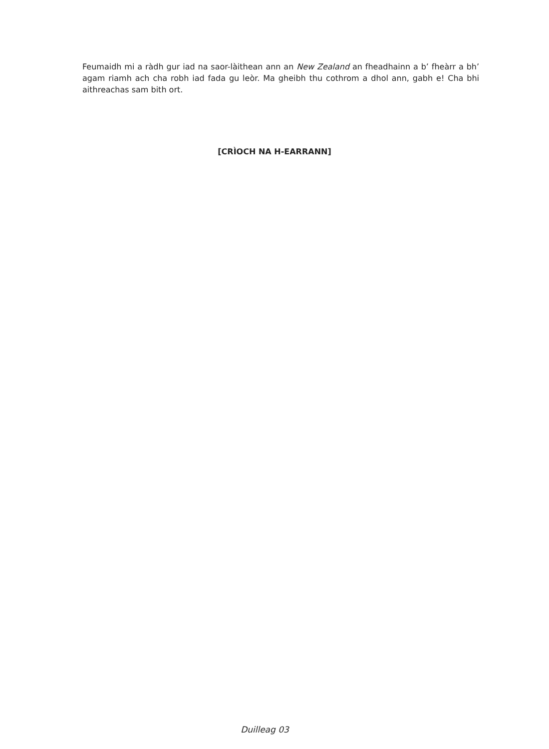Feumaidh mi a ràdh gur iad na saor-làithean ann an New Zealand an fheadhainn a b’ fheàrr a bh’ agam riamh ach cha robh iad fada gu leòr. Ma gheibh thu cothrom a dhol ann, gabh e! Cha bhi aithreachas sam bith ort.
[CRÌOCH NA H-EARRANN]
Duilleag 03